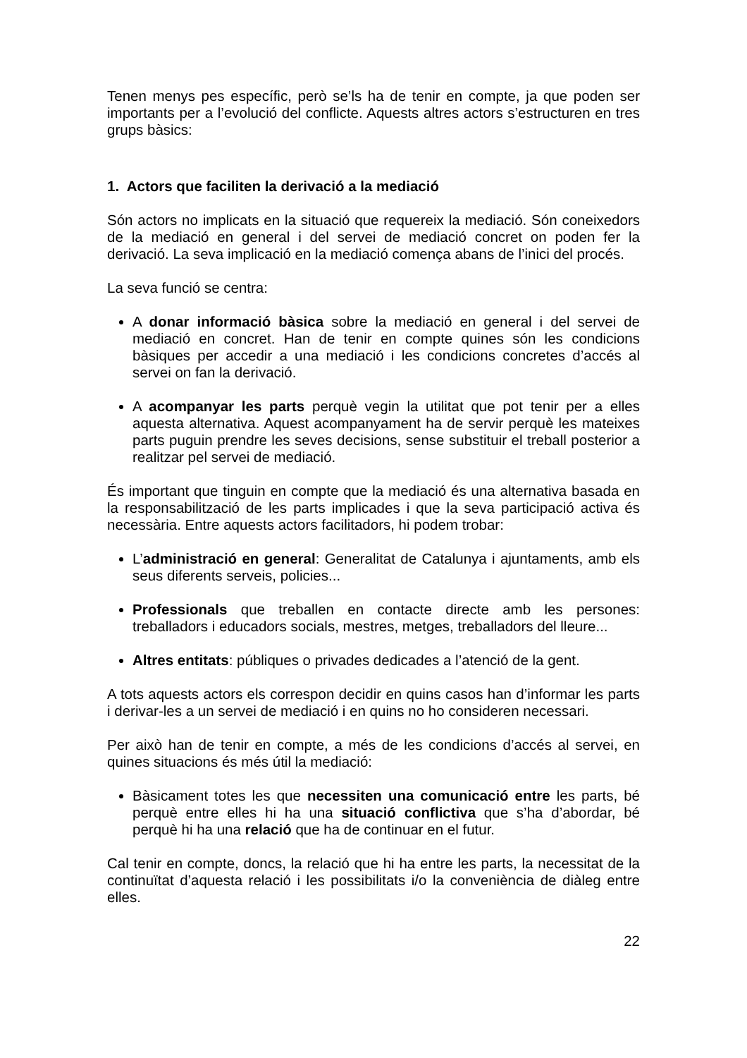Tenen menys pes específic, però se’ls ha de tenir en compte, ja que poden ser importants per a l’evolució del conflicte. Aquests altres actors s’estructuren en tres grups bàsics:
1. Actors que faciliten la derivació a la mediació
Són actors no implicats en la situació que requereix la mediació. Són coneixedors de la mediació en general i del servei de mediació concret on poden fer la derivació. La seva implicació en la mediació comença abans de l’inici del procés.
La seva funció se centra:
A donar informació bàsica sobre la mediació en general i del servei de mediació en concret. Han de tenir en compte quines són les condicions bàsiques per accedir a una mediació i les condicions concretes d’accés al servei on fan la derivació.
A acompanyar les parts perquè vegin la utilitat que pot tenir per a elles aquesta alternativa. Aquest acompanyament ha de servir perquè les mateixes parts puguin prendre les seves decisions, sense substituir el treball posterior a realitzar pel servei de mediació.
És important que tinguin en compte que la mediació és una alternativa basada en la responsabilització de les parts implicades i que la seva participació activa és necessària. Entre aquests actors facilitadors, hi podem trobar:
L’administració en general: Generalitat de Catalunya i ajuntaments, amb els seus diferents serveis, policies...
Professionals que treballen en contacte directe amb les persones: treballadors i educadors socials, mestres, metges, treballadors del lleure...
Altres entitats: públiques o privades dedicades a l’atenció de la gent.
A tots aquests actors els correspon decidir en quins casos han d’informar les parts i derivar-les a un servei de mediació i en quins no ho consideren necessari.
Per això han de tenir en compte, a més de les condicions d’accés al servei, en quines situacions és més útil la mediació:
Bàsicament totes les que necessiten una comunicació entre les parts, bé perquè entre elles hi ha una situació conflictiva que s’ha d’abordar, bé perquè hi ha una relació que ha de continuar en el futur.
Cal tenir en compte, doncs, la relació que hi ha entre les parts, la necessitat de la continuïtat d’aquesta relació i les possibilitats i/o la conveniència de diàleg entre elles.
22